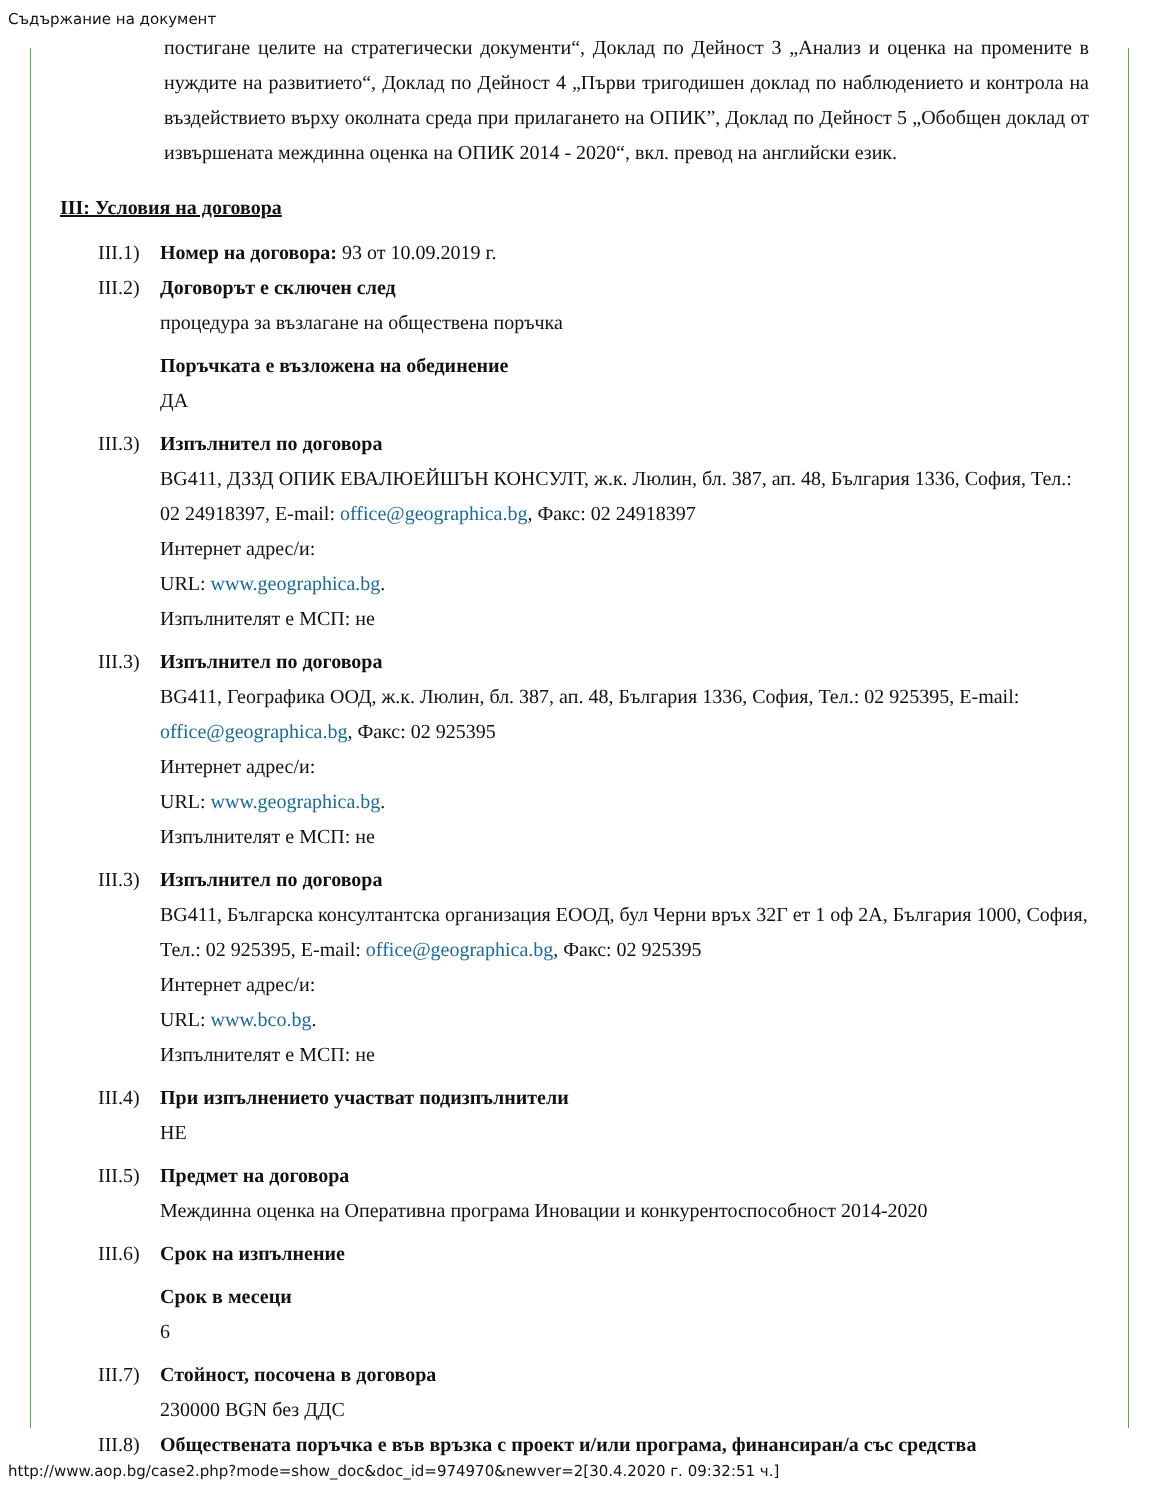Съдържание на документ
постигане целите на стратегически документи“, Доклад по Дейност 3 „Анализ и оценка на промените в нуждите на развитието“, Доклад по Дейност 4 „Първи тригодишен доклад по наблюдението и контрола на въздействието върху околната среда при прилагането на ОПИК”, Доклад по Дейност 5 „Обобщен доклад от извършената междинна оценка на ОПИК 2014 - 2020“, вкл. превод на английски език.
III: Условия на договора
III.1)
Номер на договора: 93 от 10.09.2019 г.
III.2)
Договорът е сключен след
процедура за възлагане на обществена поръчка
Поръчката е възложена на обединение
ДА
III.3)
Изпълнител по договора
BG411, ДЗЗД ОПИК ЕВАЛЮЕЙШЪН КОНСУЛТ, ж.к. Люлин, бл. 387, ап. 48, България 1336, София, Тел.: 02 24918397, E-mail: office@geographica.bg, Факс: 02 24918397
Интернет адрес/и:
URL: www.geographica.bg.
Изпълнителят е МСП: не
III.3)
Изпълнител по договора
BG411, Географика ООД, ж.к. Люлин, бл. 387, ап. 48, България 1336, София, Тел.: 02 925395, E-mail: office@geographica.bg, Факс: 02 925395
Интернет адрес/и:
URL: www.geographica.bg.
Изпълнителят е МСП: не
III.3)
Изпълнител по договора
BG411, Българска консултантска организация ЕООД, бул Черни връх 32Г ет 1 оф 2А, България 1000, София, Тел.: 02 925395, E-mail: office@geographica.bg, Факс: 02 925395
Интернет адрес/и:
URL: www.bco.bg.
Изпълнителят е МСП: не
III.4)
При изпълнението участват подизпълнители
НЕ
III.5)
Предмет на договора
Междинна оценка на Оперативна програма Иновации и конкурентоспособност 2014-2020
III.6)
Срок на изпълнение
Срок в месеци
6
III.7)
Стойност, посочена в договора
230000 BGN без ДДС
III.8)
Обществената поръчка е във връзка с проект и/или програма, финансиран/а със средства
http://www.aop.bg/case2.php?mode=show_doc&doc_id=974970&newver=2[30.4.2020 г. 09:32:51 ч.]